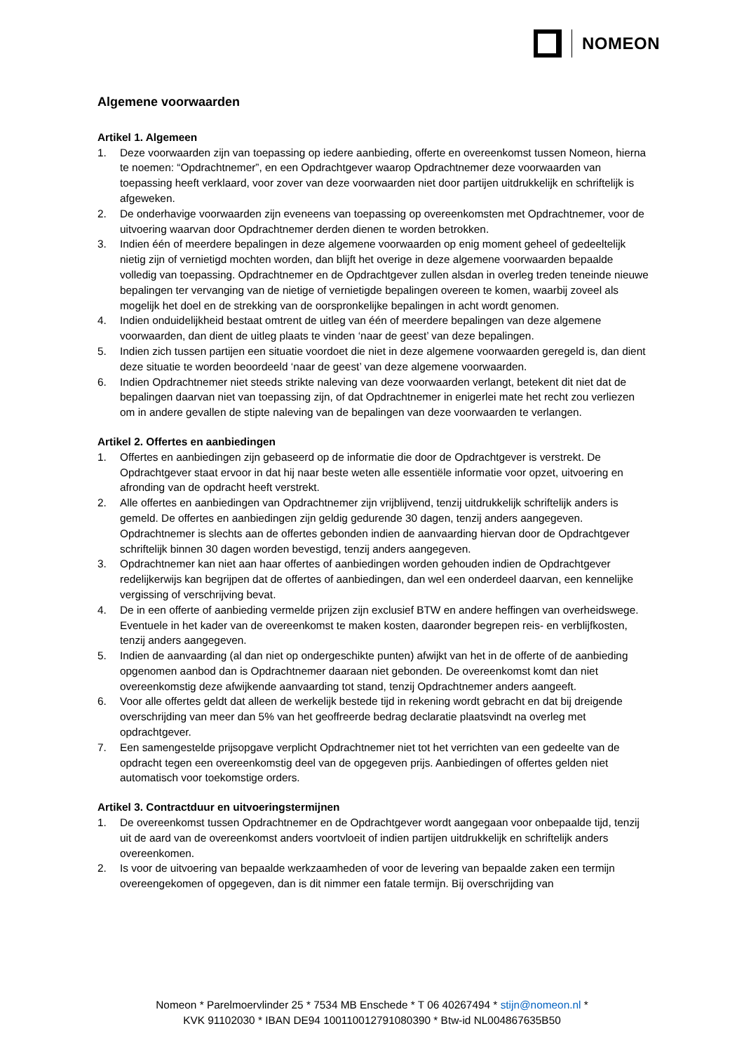NOMEON
Algemene voorwaarden
Artikel 1. Algemeen
1. Deze voorwaarden zijn van toepassing op iedere aanbieding, offerte en overeenkomst tussen Nomeon, hierna te noemen: “Opdrachtnemer”, en een Opdrachtgever waarop Opdrachtnemer deze voorwaarden van toepassing heeft verklaard, voor zover van deze voorwaarden niet door partijen uitdrukkelijk en schriftelijk is afgeweken.
2. De onderhavige voorwaarden zijn eveneens van toepassing op overeenkomsten met Opdrachtnemer, voor de uitvoering waarvan door Opdrachtnemer derden dienen te worden betrokken.
3. Indien één of meerdere bepalingen in deze algemene voorwaarden op enig moment geheel of gedeeltelijk nietig zijn of vernietigd mochten worden, dan blijft het overige in deze algemene voorwaarden bepaalde volledig van toepassing. Opdrachtnemer en de Opdrachtgever zullen alsdan in overleg treden teneinde nieuwe bepalingen ter vervanging van de nietige of vernietigde bepalingen overeen te komen, waarbij zoveel als mogelijk het doel en de strekking van de oorspronkelijke bepalingen in acht wordt genomen.
4. Indien onduidelijkheid bestaat omtrent de uitleg van één of meerdere bepalingen van deze algemene voorwaarden, dan dient de uitleg plaats te vinden ‘naar de geest’ van deze bepalingen.
5. Indien zich tussen partijen een situatie voordoet die niet in deze algemene voorwaarden geregeld is, dan dient deze situatie te worden beoordeeld ‘naar de geest’ van deze algemene voorwaarden.
6. Indien Opdrachtnemer niet steeds strikte naleving van deze voorwaarden verlangt, betekent dit niet dat de bepalingen daarvan niet van toepassing zijn, of dat Opdrachtnemer in enigerlei mate het recht zou verliezen om in andere gevallen de stipte naleving van de bepalingen van deze voorwaarden te verlangen.
Artikel 2. Offertes en aanbiedingen
1. Offertes en aanbiedingen zijn gebaseerd op de informatie die door de Opdrachtgever is verstrekt. De Opdrachtgever staat ervoor in dat hij naar beste weten alle essentiële informatie voor opzet, uitvoering en afronding van de opdracht heeft verstrekt.
2. Alle offertes en aanbiedingen van Opdrachtnemer zijn vrijblijvend, tenzij uitdrukkelijk schriftelijk anders is gemeld. De offertes en aanbiedingen zijn geldig gedurende 30 dagen, tenzij anders aangegeven. Opdrachtnemer is slechts aan de offertes gebonden indien de aanvaarding hiervan door de Opdrachtgever schriftelijk binnen 30 dagen worden bevestigd, tenzij anders aangegeven.
3. Opdrachtnemer kan niet aan haar offertes of aanbiedingen worden gehouden indien de Opdrachtgever redelijkerwijs kan begrijpen dat de offertes of aanbiedingen, dan wel een onderdeel daarvan, een kennelijke vergissing of verschrijving bevat.
4. De in een offerte of aanbieding vermelde prijzen zijn exclusief BTW en andere heffingen van overheidswege. Eventuele in het kader van de overeenkomst te maken kosten, daaronder begrepen reis- en verblijfkosten, tenzij anders aangegeven.
5. Indien de aanvaarding (al dan niet op ondergeschikte punten) afwijkt van het in de offerte of de aanbieding opgenomen aanbod dan is Opdrachtnemer daaraan niet gebonden. De overeenkomst komt dan niet overeenkomstig deze afwijkende aanvaarding tot stand, tenzij Opdrachtnemer anders aangeeft.
6. Voor alle offertes geldt dat alleen de werkelijk bestede tijd in rekening wordt gebracht en dat bij dreigende overschrijding van meer dan 5% van het geoffreerde bedrag declaratie plaatsvindt na overleg met opdrachtgever.
7. Een samengestelde prijsopgave verplicht Opdrachtnemer niet tot het verrichten van een gedeelte van de opdracht tegen een overeenkomstig deel van de opgegeven prijs. Aanbiedingen of offertes gelden niet automatisch voor toekomstige orders.
Artikel 3. Contractduur en uitvoeringstermijnen
1. De overeenkomst tussen Opdrachtnemer en de Opdrachtgever wordt aangegaan voor onbepaalde tijd, tenzij uit de aard van de overeenkomst anders voortvloeit of indien partijen uitdrukkelijk en schriftelijk anders overeenkomen.
2. Is voor de uitvoering van bepaalde werkzaamheden of voor de levering van bepaalde zaken een termijn overeengekomen of opgegeven, dan is dit nimmer een fatale termijn. Bij overschrijding van
Nomeon * Parelmoervlinder 25 * 7534 MB Enschede * T 06 40267494 * stijn@nomeon.nl *
KVK 91102030 * IBAN DE94 100110012791080390 * Btw-id NL004867635B50